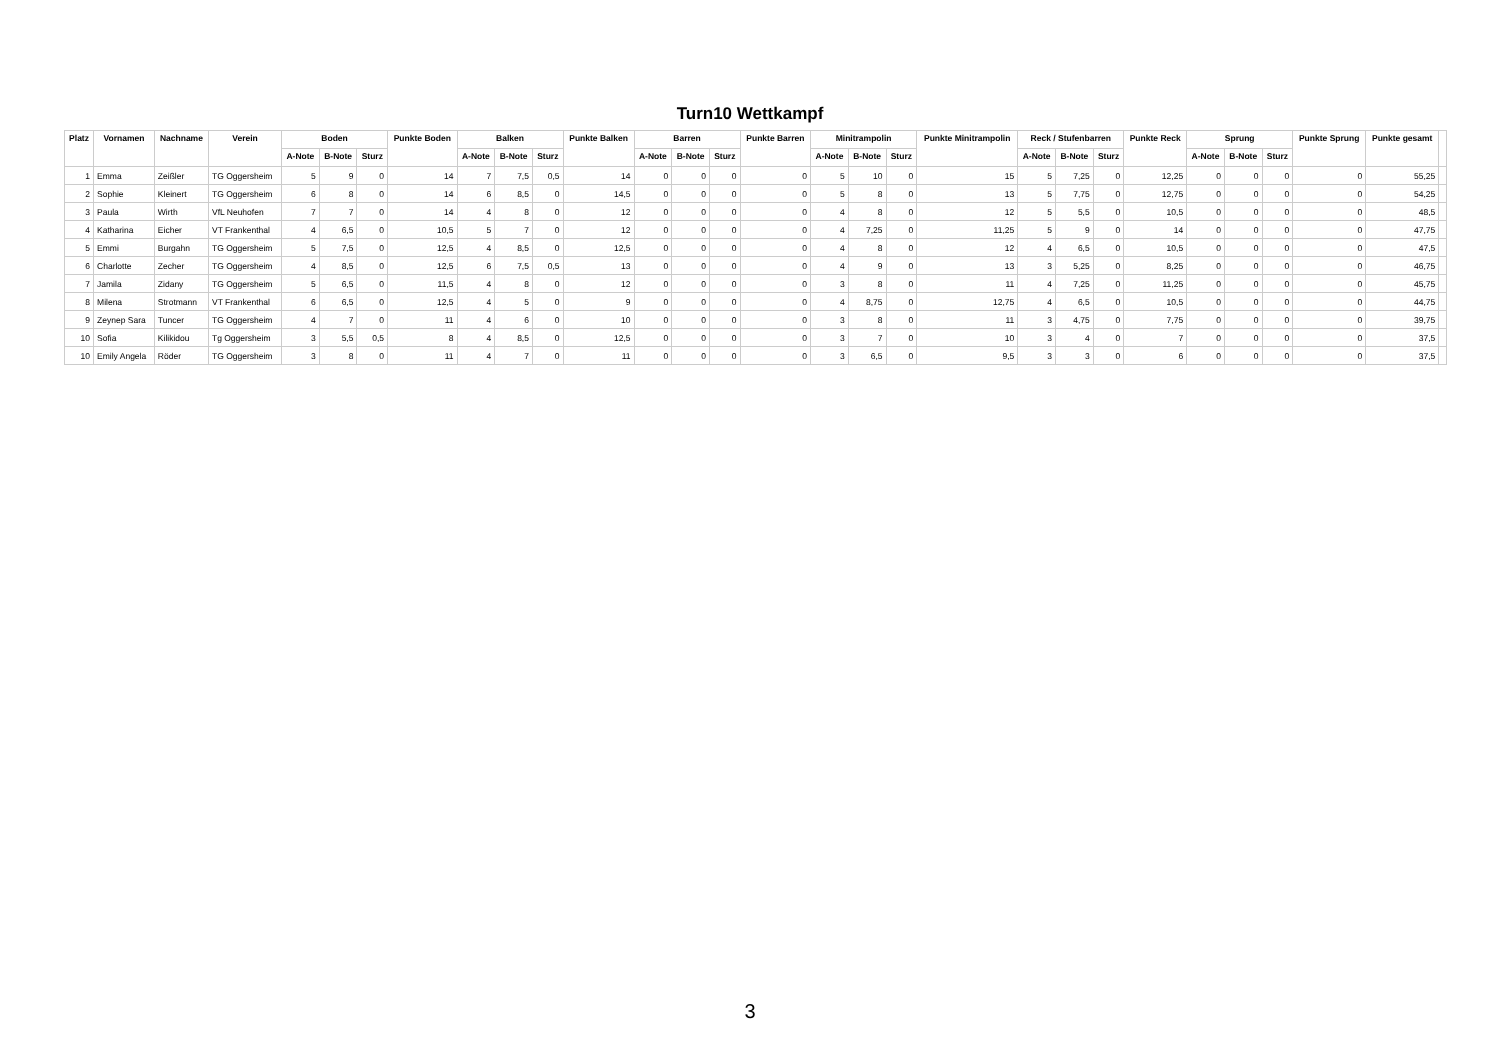Turn10 Wettkampf
| Platz | Vornamen | Nachname | Verein | Boden | | | Punkte Boden | Balken | | | Punkte Balken | Barren | | | Punkte Barren | Minitrampolin | | | Punkte Minitrampolin | Reck / Stufenbarren | | | Punkte Reck | Sprung | | | Punkte Sprung | Punkte gesamt | |
| --- | --- | --- | --- | --- | --- | --- | --- | --- | --- | --- | --- | --- | --- | --- | --- | --- | --- | --- | --- | --- | --- | --- | --- | --- | --- | --- | --- | --- | --- |
| | | | | A-Note | B-Note | Sturz | | A-Note | B-Note | Sturz | | A-Note | B-Note | Sturz | | A-Note | B-Note | Sturz | | A-Note | B-Note | Sturz | | A-Note | B-Note | Sturz | | | |
| 1 | Emma | Zeißler | TG Oggersheim | 5 | 9 | 0 | 14 | 7 | 7,5 | 0,5 | 14 | 0 | 0 | 0 | 0 | 5 | 10 | 0 | 15 | 5 | 7,25 | 0 | 12,25 | 0 | 0 | 0 | 0 | 55,25 | |
| 2 | Sophie | Kleinert | TG Oggersheim | 6 | 8 | 0 | 14 | 6 | 8,5 | 0 | 14,5 | 0 | 0 | 0 | 0 | 5 | 8 | 0 | 13 | 5 | 7,75 | 0 | 12,75 | 0 | 0 | 0 | 0 | 54,25 | |
| 3 | Paula | Wirth | VfL Neuhofen | 7 | 7 | 0 | 14 | 4 | 8 | 0 | 12 | 0 | 0 | 0 | 0 | 4 | 8 | 0 | 12 | 5 | 5,5 | 0 | 10,5 | 0 | 0 | 0 | 0 | 48,5 | |
| 4 | Katharina | Eicher | VT Frankenthal | 4 | 6,5 | 0 | 10,5 | 5 | 7 | 0 | 12 | 0 | 0 | 0 | 0 | 4 | 7,25 | 0 | 11,25 | 5 | 9 | 0 | 14 | 0 | 0 | 0 | 0 | 47,75 | |
| 5 | Emmi | Burgahn | TG Oggersheim | 5 | 7,5 | 0 | 12,5 | 4 | 8,5 | 0 | 12,5 | 0 | 0 | 0 | 0 | 4 | 8 | 0 | 12 | 4 | 6,5 | 0 | 10,5 | 0 | 0 | 0 | 0 | 47,5 | |
| 6 | Charlotte | Zecher | TG Oggersheim | 4 | 8,5 | 0 | 12,5 | 6 | 7,5 | 0,5 | 13 | 0 | 0 | 0 | 0 | 4 | 9 | 0 | 13 | 3 | 5,25 | 0 | 8,25 | 0 | 0 | 0 | 0 | 46,75 | |
| 7 | Jamila | Zidany | TG Oggersheim | 5 | 6,5 | 0 | 11,5 | 4 | 8 | 0 | 12 | 0 | 0 | 0 | 0 | 3 | 8 | 0 | 11 | 4 | 7,25 | 0 | 11,25 | 0 | 0 | 0 | 0 | 45,75 | |
| 8 | Milena | Strotmann | VT Frankenthal | 6 | 6,5 | 0 | 12,5 | 4 | 5 | 0 | 9 | 0 | 0 | 0 | 0 | 4 | 8,75 | 0 | 12,75 | 4 | 6,5 | 0 | 10,5 | 0 | 0 | 0 | 0 | 44,75 | |
| 9 | Zeynep Sara | Tuncer | TG Oggersheim | 4 | 7 | 0 | 11 | 4 | 6 | 0 | 10 | 0 | 0 | 0 | 0 | 3 | 8 | 0 | 11 | 3 | 4,75 | 0 | 7,75 | 0 | 0 | 0 | 0 | 39,75 | |
| 10 | Sofia | Kilikidou | Tg Oggersheim | 3 | 5,5 | 0,5 | 8 | 4 | 8,5 | 0 | 12,5 | 0 | 0 | 0 | 0 | 3 | 7 | 0 | 10 | 3 | 4 | 0 | 7 | 0 | 0 | 0 | 0 | 37,5 | |
| 10 | Emily Angela | Röder | TG Oggersheim | 3 | 8 | 0 | 11 | 4 | 7 | 0 | 11 | 0 | 0 | 0 | 0 | 3 | 6,5 | 0 | 9,5 | 3 | 3 | 0 | 6 | 0 | 0 | 0 | 0 | 37,5 | |
3